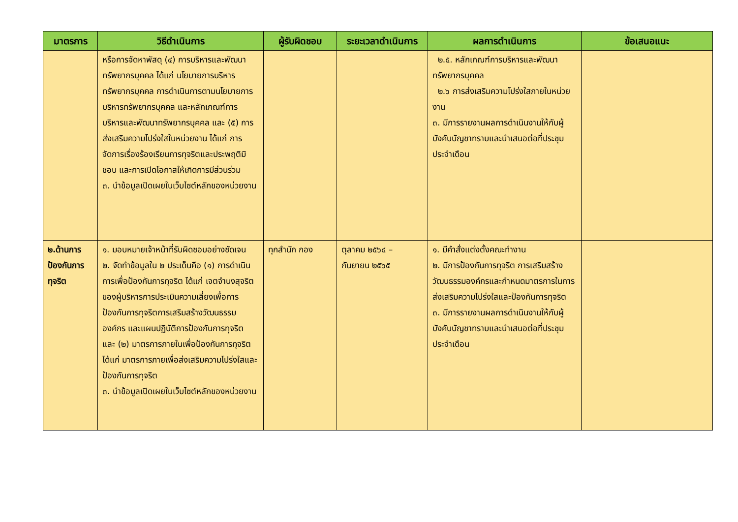| มาตรการ | วิธีดำเนินการ | ผู้รับผิดชอบ | ระยะเวลาดำเนินการ | ผลการดำเนินการ | ข้อเสนอแนะ |
| --- | --- | --- | --- | --- | --- |
| | หรือการจัดหาพัสดุ (๔) การบริหารและพัฒนาทรัพยากรบุคคล ได้แก่ นโยบายการบริหารทรัพยากรบุคคล การดำเนินการตามนโยบายการบริหารทรัพยากรบุคคล และหลักเกณฑ์การบริหารและพัฒนาทรัพยากรบุคคล และ (๕) การส่งเสริมความโปร่งใสในหน่วยงาน ได้แก่ การจัดการเรื่องร้องเรียนการทุจริตและประพฤติมิชอบ และการเปิดโอกาสให้เกิดการมีส่วนร่วม ๓. นำข้อมูลเปิดเผยในเว็บไซต์หลักของหน่วยงาน | | | ๒.๕. หลักเกณฑ์การบริหารและพัฒนาทรัพยากรบุคคล ๒.๖ การส่งเสริมความโปร่งใสภายในหน่วยงาน ๓. มีการรายงานผลการดำเนินงานให้กับผู้บังคับบัญชาทราบและนำเสนอต่อที่ประชุมประจำเดือน | |
| ๒.ด้านการป้องกันการทุจริต | ๑. มอบหมายเจ้าหน้าที่รับผิดชอบอย่างชัดเจน ๒. จัดทำข้อมูลใน ๒ ประเด็นคือ (๑) การดำเนินการเพื่อป้องกันการทุจริต ได้แก่ เจตจำนงสุจริตของผู้บริหารการประเมินความเสี่ยงเพื่อการป้องกันการทุจริตการเสริมสร้างวัฒนธรรมองค์กร และแผนปฏิบัติการป้องกันการทุจริต และ (๒) มาตรการภายในเพื่อป้องกันการทุจริต ได้แก่ มาตรการภายเพื่อส่งเสริมความโปร่งใสและป้องกันการทุจริต ๓. นำข้อมูลเปิดเผยในเว็บไซต์หลักของหน่วยงาน | ทุกสำนัก กอง | ตุลาคม ๒๕๖๔ – กันยายน ๒๕๖๕ | ๑. มีคำสั่งแต่งตั้งคณะทำงาน ๒. มีการป้องกันการทุจริต การเสริมสร้างวัฒนธรรมองค์กรและกำหนดมาตรการในการส่งเสริมความโปร่งใสและป้องกันการทุจริต ๓. มีการรายงานผลการดำเนินงานให้กับผู้บังคับบัญชาทราบและนำเสนอต่อที่ประชุมประจำเดือน | |